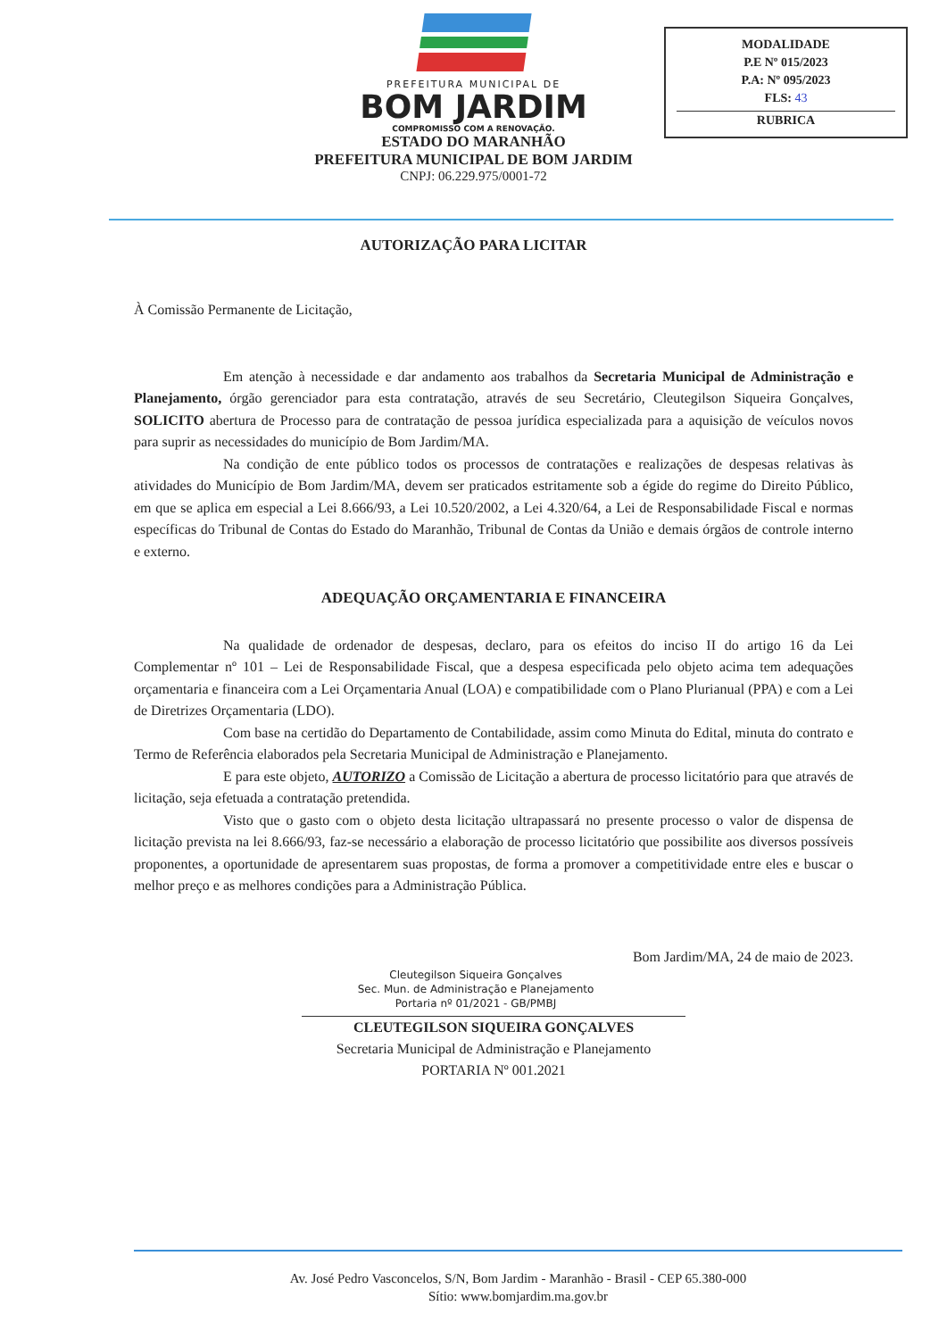PREFEITURA MUNICIPAL DE
BOM JARDIM
COMPROMISSO COM A RENOVAÇÃO.
ESTADO DO MARANHÃO
PREFEITURA MUNICIPAL DE BOM JARDIM
CNPJ: 06.229.975/0001-72
MODALIDADE
P.E Nº 015/2023
P.A: Nº 095/2023
FLS: 43
RUBRICA
AUTORIZAÇÃO PARA LICITAR
À Comissão Permanente de Licitação,
Em atenção à necessidade e dar andamento aos trabalhos da Secretaria Municipal de Administração e Planejamento, órgão gerenciador para esta contratação, através de seu Secretário, Cleutegilson Siqueira Gonçalves, SOLICITO abertura de Processo para de contratação de pessoa jurídica especializada para a aquisição de veículos novos para suprir as necessidades do município de Bom Jardim/MA.
Na condição de ente público todos os processos de contratações e realizações de despesas relativas às atividades do Município de Bom Jardim/MA, devem ser praticados estritamente sob a égide do regime do Direito Público, em que se aplica em especial a Lei 8.666/93, a Lei 10.520/2002, a Lei 4.320/64, a Lei de Responsabilidade Fiscal e normas específicas do Tribunal de Contas do Estado do Maranhão, Tribunal de Contas da União e demais órgãos de controle interno e externo.
ADEQUAÇÃO ORÇAMENTARIA E FINANCEIRA
Na qualidade de ordenador de despesas, declaro, para os efeitos do inciso II do artigo 16 da Lei Complementar nº 101 – Lei de Responsabilidade Fiscal, que a despesa especificada pelo objeto acima tem adequações orçamentaria e financeira com a Lei Orçamentaria Anual (LOA) e compatibilidade com o Plano Plurianual (PPA) e com a Lei de Diretrizes Orçamentaria (LDO).
Com base na certidão do Departamento de Contabilidade, assim como Minuta do Edital, minuta do contrato e Termo de Referência elaborados pela Secretaria Municipal de Administração e Planejamento.
E para este objeto, AUTORIZO a Comissão de Licitação a abertura de processo licitatório para que através de licitação, seja efetuada a contratação pretendida.
Visto que o gasto com o objeto desta licitação ultrapassará no presente processo o valor de dispensa de licitação prevista na lei 8.666/93, faz-se necessário a elaboração de processo licitatório que possibilite aos diversos possíveis proponentes, a oportunidade de apresentarem suas propostas, de forma a promover a competitividade entre eles e buscar o melhor preço e as melhores condições para a Administração Pública.
Bom Jardim/MA, 24 de maio de 2023.
Cleutegilson Siqueira Gonçalves
Sec. Mun. de Administração e Planejamento
Portaria nº 01/2021 - GB/PMBJ
CLEUTEGILSON SIQUEIRA GONÇALVES
Secretaria Municipal de Administração e Planejamento
PORTARIA Nº 001.2021
Av. José Pedro Vasconcelos, S/N, Bom Jardim - Maranhão - Brasil - CEP 65.380-000
Sítio: www.bomjardim.ma.gov.br